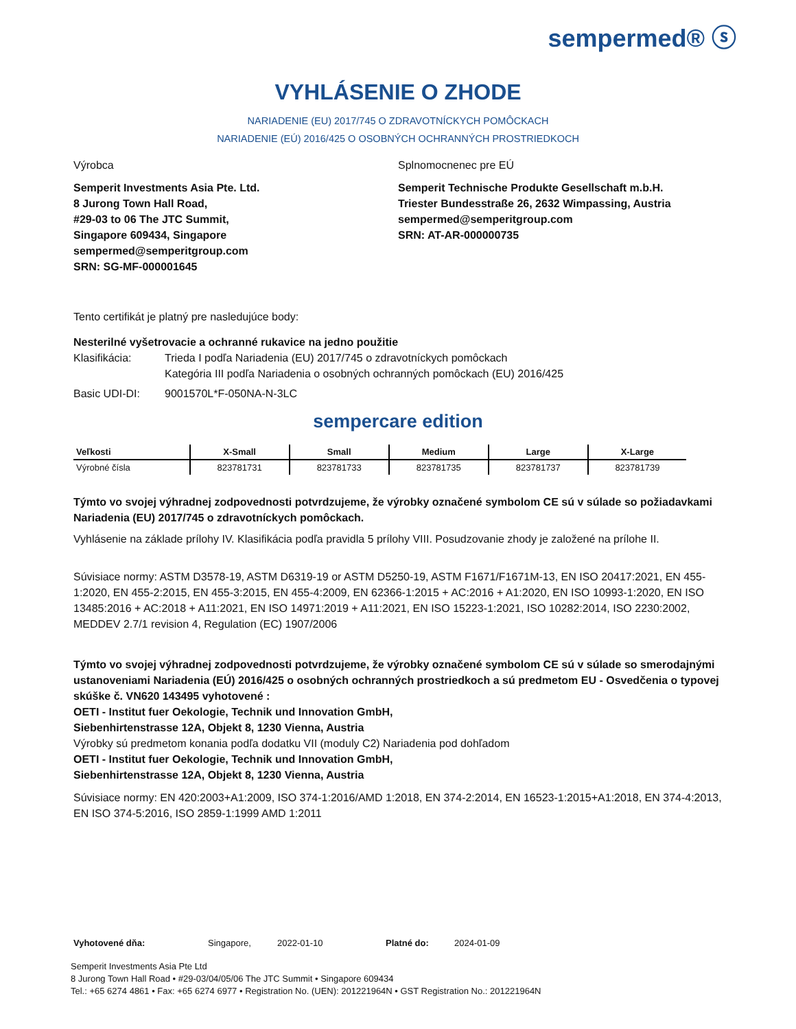sempermed® ⓢ
VYHLÁSENIE O ZHODE
NARIADENIE (EU) 2017/745 O ZDRAVOTNÍCKYCH POMÔCKACH
NARIADENIE (EÚ) 2016/425 O OSOBNÝCH OCHRANNÝCH PROSTRIEDKOCH
Výrobca
Semperit Investments Asia Pte. Ltd.
8 Jurong Town Hall Road,
#29-03 to 06 The JTC Summit,
Singapore 609434, Singapore
sempermed@semperitgroup.com
SRN: SG-MF-000001645
Splnomocnenec pre EÚ
Semperit Technische Produkte Gesellschaft m.b.H.
Triester Bundesstraße 26, 2632 Wimpassing, Austria
sempermed@semperitgroup.com
SRN: AT-AR-000000735
Tento certifikát je platný pre nasledujúce body:
Nesterilné vyšetrovacie a ochranné rukavice na jedno použitie
Klasifikácia: Trieda I podľa Nariadenia (EU) 2017/745 o zdravotníckych pomôckach
Kategória III podľa Nariadenia o osobných ochranných pomôckach (EU) 2016/425
Basic UDI-DI: 9001570L*F-050NA-N-3LC
sempercare edition
| Veľkosti | X-Small | Small | Medium | Large | X-Large |
| --- | --- | --- | --- | --- | --- |
| Výrobné čísla | 823781731 | 823781733 | 823781735 | 823781737 | 823781739 |
Týmto vo svojej výhradnej zodpovednosti potvrdzujeme, že výrobky označené symbolom CE sú v súlade so požiadavkami Nariadenia (EU) 2017/745 o zdravotníckych pomôckach.
Vyhlásenie na základe prílohy IV. Klasifikácia podľa pravidla 5 prílohy VIII. Posudzovanie zhody je založené na prílohe II.
Súvisiace normy: ASTM D3578-19, ASTM D6319-19 or ASTM D5250-19, ASTM F1671/F1671M-13, EN ISO 20417:2021, EN 455-1:2020, EN 455-2:2015, EN 455-3:2015, EN 455-4:2009, EN 62366-1:2015 + AC:2016 + A1:2020, EN ISO 10993-1:2020, EN ISO 13485:2016 + AC:2018 + A11:2021, EN ISO 14971:2019 + A11:2021, EN ISO 15223-1:2021, ISO 10282:2014, ISO 2230:2002, MEDDEV 2.7/1 revision 4, Regulation (EC) 1907/2006
Týmto vo svojej výhradnej zodpovednosti potvrdzujeme, že výrobky označené symbolom CE sú v súlade so smerodajnými ustanoveniami Nariadenia (EÚ) 2016/425 o osobných ochranných prostriedkoch a sú predmetom EU - Osvedčenia o typovej skúške č. VN620 143495 vyhotovené :
OETI - Institut fuer Oekologie, Technik und Innovation GmbH,
Siebenhirtenstrasse 12A, Objekt 8, 1230 Vienna, Austria
Výrobky sú predmetom konania podľa dodatku VII (moduly C2) Nariadenia pod dohľadom
OETI - Institut fuer Oekologie, Technik und Innovation GmbH,
Siebenhirtenstrasse 12A, Objekt 8, 1230 Vienna, Austria
Súvisiace normy: EN 420:2003+A1:2009, ISO 374-1:2016/AMD 1:2018, EN 374-2:2014, EN 16523-1:2015+A1:2018, EN 374-4:2013, EN ISO 374-5:2016, ISO 2859-1:1999 AMD 1:2011
Vyhotovené dňa: Singapore, 2022-01-10 Platné do: 2024-01-09
Semperit Investments Asia Pte Ltd
8 Jurong Town Hall Road • #29-03/04/05/06 The JTC Summit • Singapore 609434
Tel.: +65 6274 4861 • Fax: +65 6274 6977 • Registration No. (UEN): 201221964N • GST Registration No.: 201221964N